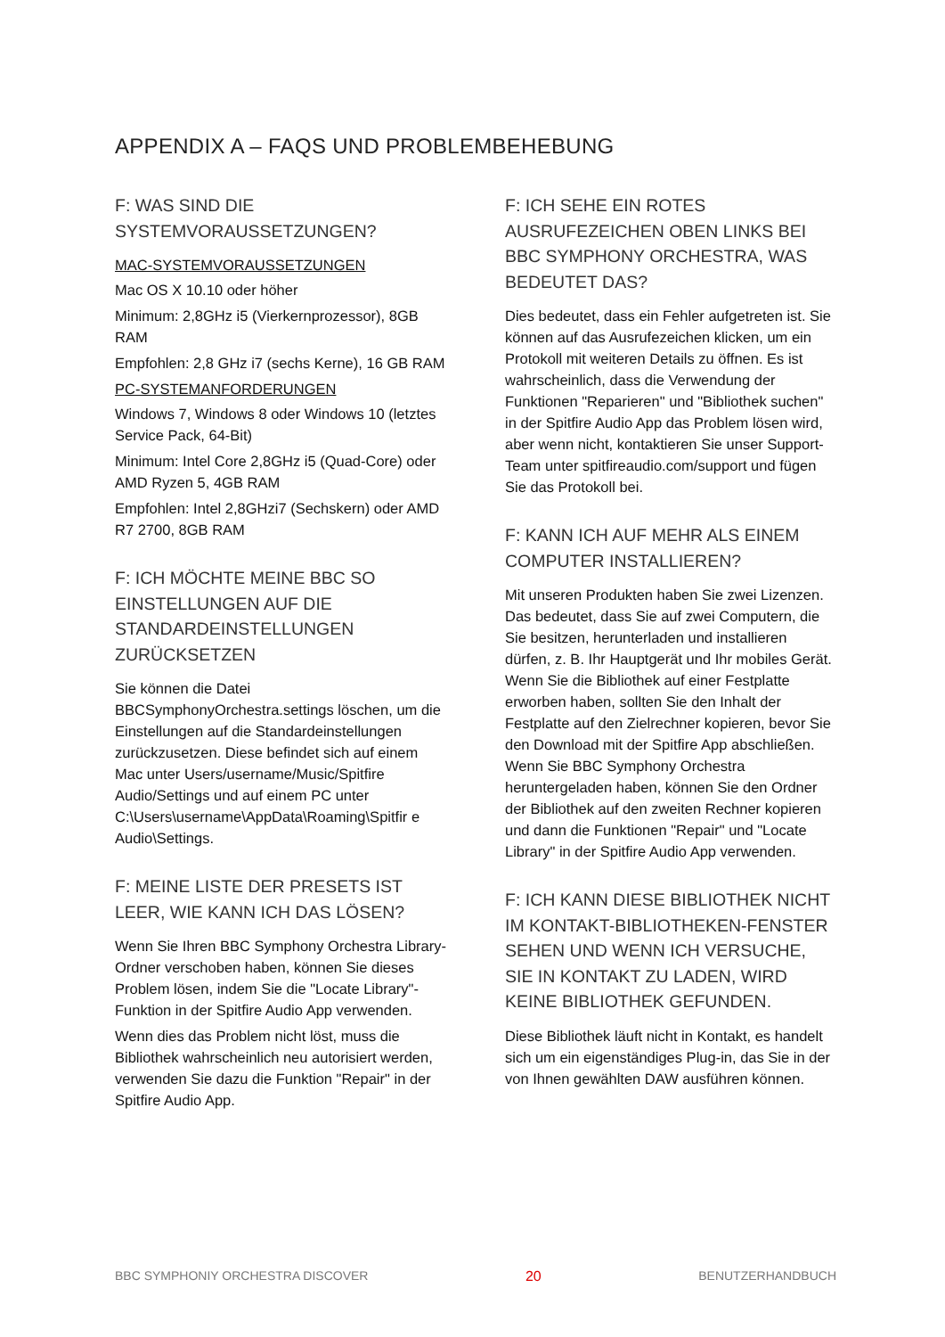APPENDIX A – FAQS UND PROBLEMBEHEBUNG
F: WAS SIND DIE SYSTEMVORAUSSETZUNGEN?
MAC-SYSTEMVORAUSSETZUNGEN
Mac OS X 10.10 oder höher
Minimum: 2,8GHz i5 (Vierkernprozessor), 8GB RAM
Empfohlen: 2,8 GHz i7 (sechs Kerne), 16 GB RAM
PC-SYSTEMANFORDERUNGEN
Windows 7, Windows 8 oder Windows 10 (letztes Service Pack, 64-Bit)
Minimum: Intel Core 2,8GHz i5 (Quad-Core) oder AMD Ryzen 5, 4GB RAM
Empfohlen: Intel 2,8GHzi7 (Sechskern) oder AMD R7 2700, 8GB RAM
F: ICH MÖCHTE MEINE BBC SO EINSTELLUNGEN AUF DIE STANDARDEINSTELLUNGEN ZURÜCKSETZEN
Sie können die Datei BBCSymphonyOrchestra.settings löschen, um die Einstellungen auf die Standardeinstellungen zurückzusetzen. Diese befindet sich auf einem Mac unter Users/username/Music/Spitfire Audio/Settings und auf einem PC unter C:\Users\username\AppData\Roaming\Spitfir e Audio\Settings.
F: MEINE LISTE DER PRESETS IST LEER, WIE KANN ICH DAS LÖSEN?
Wenn Sie Ihren BBC Symphony Orchestra Library-Ordner verschoben haben, können Sie dieses Problem lösen, indem Sie die "Locate Library"-Funktion in der Spitfire Audio App verwenden.
Wenn dies das Problem nicht löst, muss die Bibliothek wahrscheinlich neu autorisiert werden, verwenden Sie dazu die Funktion "Repair" in der Spitfire Audio App.
F: ICH SEHE EIN ROTES AUSRUFEZEICHEN OBEN LINKS BEI BBC SYMPHONY ORCHESTRA, WAS BEDEUTET DAS?
Dies bedeutet, dass ein Fehler aufgetreten ist. Sie können auf das Ausrufezeichen klicken, um ein Protokoll mit weiteren Details zu öffnen. Es ist wahrscheinlich, dass die Verwendung der Funktionen "Reparieren" und "Bibliothek suchen" in der Spitfire Audio App das Problem lösen wird, aber wenn nicht, kontaktieren Sie unser Support-Team unter spitfireaudio.com/support und fügen Sie das Protokoll bei.
F: KANN ICH AUF MEHR ALS EINEM COMPUTER INSTALLIEREN?
Mit unseren Produkten haben Sie zwei Lizenzen. Das bedeutet, dass Sie auf zwei Computern, die Sie besitzen, herunterladen und installieren dürfen, z. B. Ihr Hauptgerät und Ihr mobiles Gerät. Wenn Sie die Bibliothek auf einer Festplatte erworben haben, sollten Sie den Inhalt der Festplatte auf den Zielrechner kopieren, bevor Sie den Download mit der Spitfire App abschließen. Wenn Sie BBC Symphony Orchestra heruntergeladen haben, können Sie den Ordner der Bibliothek auf den zweiten Rechner kopieren und dann die Funktionen "Repair" und "Locate Library" in der Spitfire Audio App verwenden.
F: ICH KANN DIESE BIBLIOTHEK NICHT IM KONTAKT-BIBLIOTHEKEN-FENSTER SEHEN UND WENN ICH VERSUCHE, SIE IN KONTAKT ZU LADEN, WIRD KEINE BIBLIOTHEK GEFUNDEN.
Diese Bibliothek läuft nicht in Kontakt, es handelt sich um ein eigenständiges Plug-in, das Sie in der von Ihnen gewählten DAW ausführen können.
BBC SYMPHONIY ORCHESTRA DISCOVER 20 BENUTZERHANDBUCH